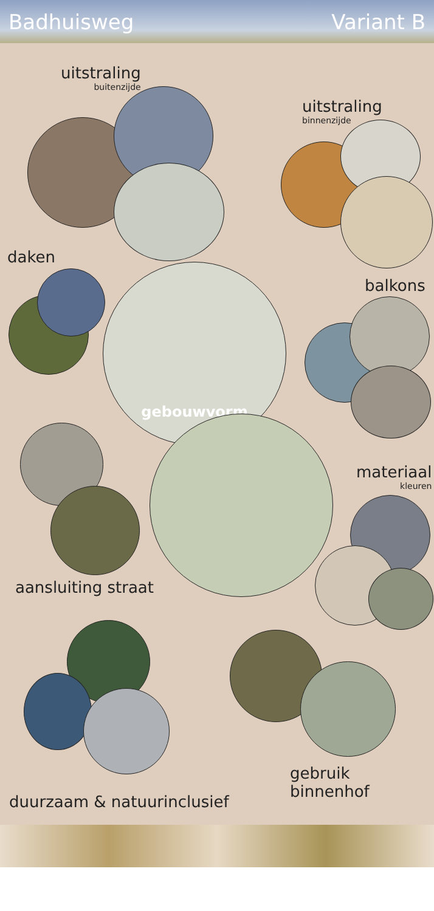Badhuisweg Variant B
uitstraling
buitenzijde
uitstraling
binnenzijde
daken
gebouwvorm
balkons
aansluiting straat
materiaal
kleuren
gebruik binnenhof
duurzaam & natuurinclusief